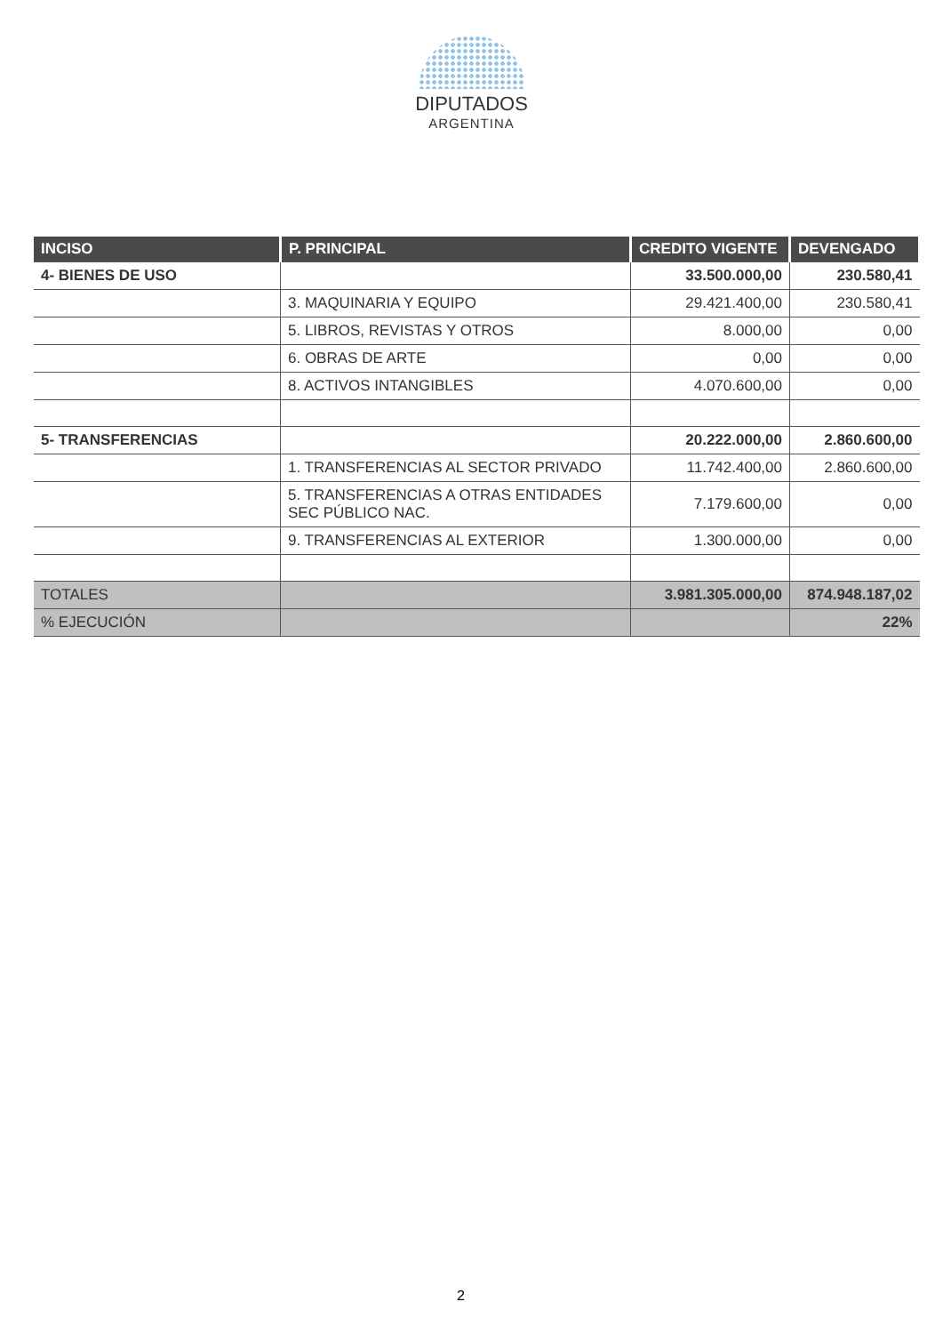DIPUTADOS
ARGENTINA
| INCISO | P. PRINCIPAL | CREDITO VIGENTE | DEVENGADO |
| --- | --- | --- | --- |
| 4- BIENES DE USO | | 33.500.000,00 | 230.580,41 |
| | 3. MAQUINARIA Y EQUIPO | 29.421.400,00 | 230.580,41 |
| | 5. LIBROS, REVISTAS Y OTROS | 8.000,00 | 0,00 |
| | 6. OBRAS DE ARTE | 0,00 | 0,00 |
| | 8. ACTIVOS INTANGIBLES | 4.070.600,00 | 0,00 |
| 5- TRANSFERENCIAS | | 20.222.000,00 | 2.860.600,00 |
| | 1. TRANSFERENCIAS AL SECTOR PRIVADO | 11.742.400,00 | 2.860.600,00 |
| | 5. TRANSFERENCIAS A OTRAS ENTIDADES SEC PÚBLICO NAC. | 7.179.600,00 | 0,00 |
| | 9. TRANSFERENCIAS AL EXTERIOR | 1.300.000,00 | 0,00 |
| TOTALES | | 3.981.305.000,00 | 874.948.187,02 |
| % EJECUCIÓN | | | 22% |
2